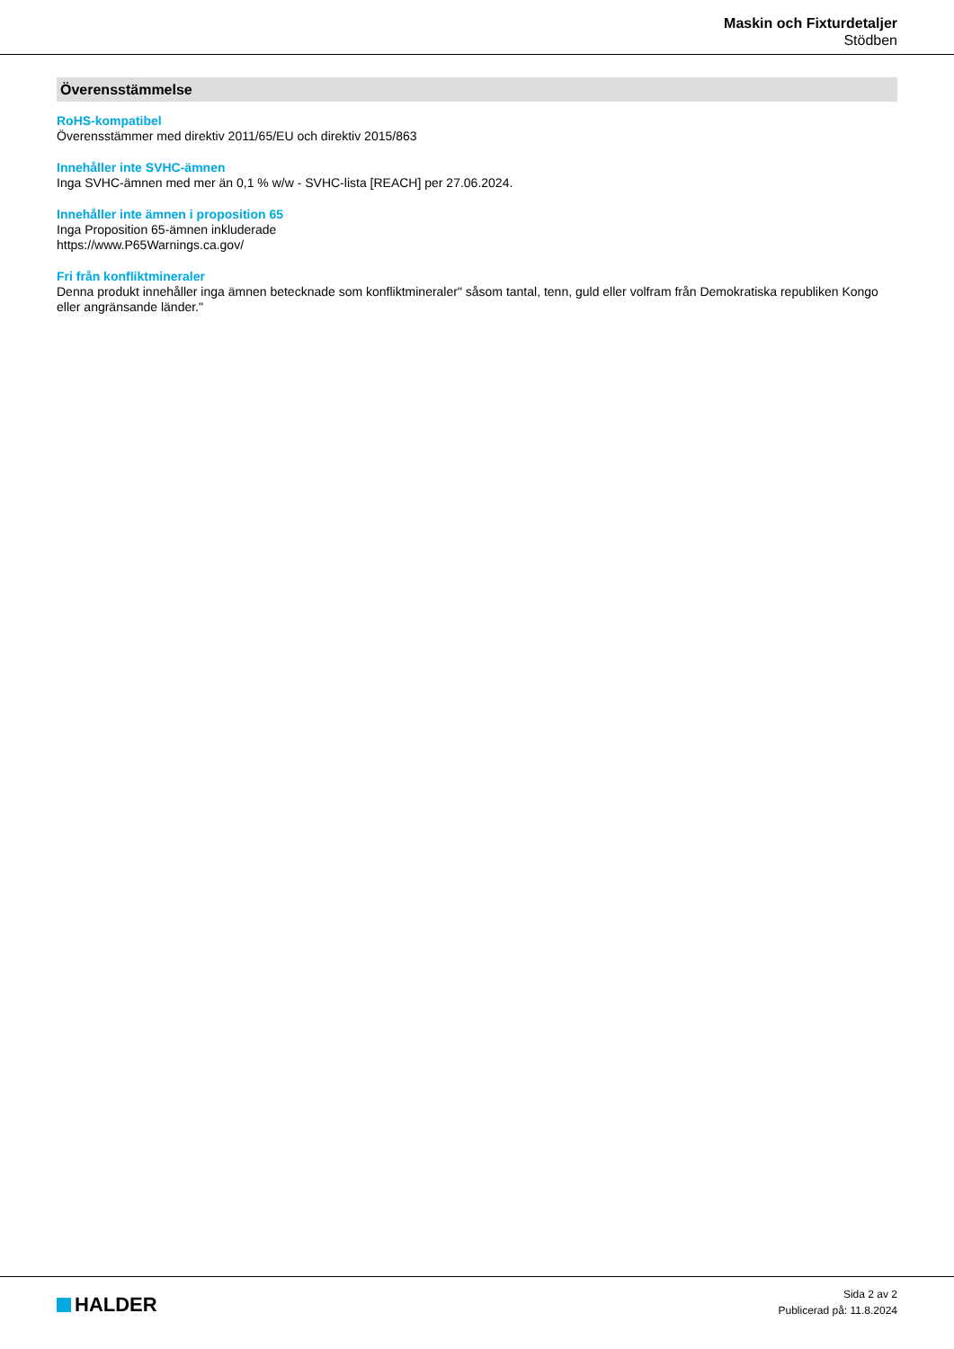Maskin och Fixturdetaljer
Stödben
Överensstämmelse
RoHS-kompatibel
Överensstämmer med direktiv 2011/65/EU och direktiv 2015/863
Innehåller inte SVHC-ämnen
Inga SVHC-ämnen med mer än 0,1 % w/w - SVHC-lista [REACH] per 27.06.2024.
Innehåller inte ämnen i proposition 65
Inga Proposition 65-ämnen inkluderade
https://www.P65Warnings.ca.gov/
Fri från konfliktmineraler
Denna produkt innehåller inga ämnen betecknade som konfliktmineraler" såsom tantal, tenn, guld eller volfram från Demokratiska republiken Kongo eller angränsande länder."
HALDER
Sida 2 av 2
Publicerad på: 11.8.2024